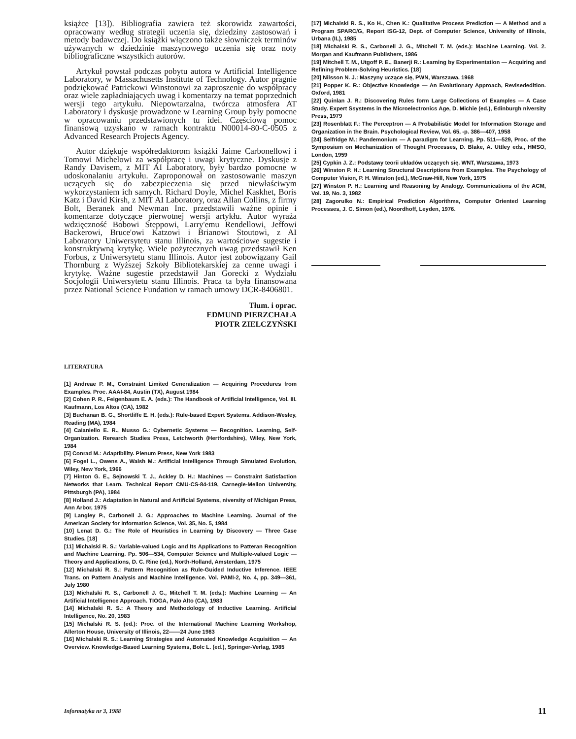książce [13]). Bibliografia zawiera też skorowidz zawartości, opracowany według strategii uczenia się, dziedziny zastosowań i metody badawczej. Do książki włączono także słowniczek terminów używanych w dziedzinie maszynowego uczenia się oraz noty bibliograficzne wszystkich autorów.
Artykuł powstał podczas pobytu autora w Artificial Intelligence Laboratory, w Massachusetts Institute of Technology. Autor pragnie podziękować Patrickowi Winstonowi za zaproszenie do współpracy oraz wiele zapładniających uwag i komentarzy na temat poprzednich wersji tego artykułu. Niepowtarzalna, twórcza atmosfera AT Laboratory i dyskusje prowadzone w Learning Group były pomocne w opracowaniu przedstawionych tu idei. Częściową pomoc finansową uzyskano w ramach kontraktu N00014-80-C-0505 z Advanced Research Projects Agency.
Autor dziękuje współredaktorom książki Jaime Carbonellowi i Tomowi Michelowi za współpracę i uwagi krytyczne. Dyskusje z Randy Davisem, z MIT AI Laboratory, były bardzo pomocne w udoskonalaniu artykułu. Zaproponował on zastosowanie maszyn uczących się do zabezpieczenia się przed niewłaściwym wykorzystaniem ich samych. Richard Doyle, Michel Kaskhet, Boris Katz i David Kirsh, z MIT AI Laboratory, oraz Allan Collins, z firmy Bolt, Beranek and Newman Inc. przedstawili ważne opinie i komentarze dotyczące pierwotnej wersji artykłu. Autor wyraża wdzięczność Bobowi Steppowi, Larry'emu Rendellowi, Jeffowi Backerowi, Bruce'owi Katzowi i Brianowi Stoutowi, z AI Laboratory Uniwersytetu stanu Illinois, za wartościowe sugestie i konstruktywną krytykę. Wiele pożytecznych uwag przedstawił Ken Forbus, z Uniwersytetu stanu Illinois. Autor jest zobowiązany Gail Thornburg z Wyższej Szkoły Bibliotekarskiej za cenne uwagi i krytykę. Ważne sugestie przedstawił Jan Gorecki z Wydziału Socjologii Uniwersytetu stanu Illinois. Praca ta była finansowana przez National Science Fundation w ramach umowy DCR-8406801.
Tłum. i oprac.
EDMUND PIERZCHAŁA
PIOTR ZIELCZYŃSKI
LITERATURA
[1] Andreae P. M., Constraint Limited Generalization — Acquiring Procedures from Examples. Proc. AAAI-84, Austin (TX), August 1984
[2] Cohen P. R., Feigenbaum E. A. (eds.): The Handbook of Artificial Intelligence, Vol. III. Kaufmann, Los Altos (CA), 1982
[3] Buchanan B. G., Shortliffe E. H. (eds.): Rule-based Expert Systems. Addison-Wesley, Reading (MA), 1984
[4] Caianiello E. R., Musso G.: Cybernetic Systems — Recognition. Learning, Self-Organization. Rerearch Studies Press, Letchworth (Hertfordshire), Wiley, New York, 1984
[5] Conrad M.: Adaptibility. Plenum Press, New York 1983
[6] Fogel L., Owens A., Walsh M.: Artificial Intelligence Through Simulated Evolution, Wiley, New York, 1966
[7] Hinton G. E., Sejnowski T. J., Ackley D. H.: Machines — Constraint Satisfaction Networks that Learn. Technical Report CMU-CS-84-119, Carnegie-Mellon University, Pittsburgh (PA), 1984
[8] Holland J.: Adaptation in Natural and Artificial Systems, niversity of Michigan Press, Ann Arbor, 1975
[9] Langley P., Carbonell J. G.: Approaches to Machine Learning. Journal of the American Society for Information Science, Vol. 35, No. 5, 1984
[10] Lenat D. G.: The Role of Heuristics in Learning by Discovery — Three Case Studies. [18]
[11] Michalski R. S.: Variable-valued Logic and Its Applications to Patteran Recognition and Machine Learning. Pp. 506—534, Computer Science and Multiple-valued Logic — Theory and Applications, D. C. Rine (ed.), North-Holland, Amsterdam, 1975
[12] Michalski R. S.: Pattern Recognition as Rule-Guided Inductive Inference. IEEE Trans. on Pattern Analysis and Machine Intelligence. Vol. PAMI-2, No. 4, pp. 349—361, July 1980
[13] Michalski R. S., Carbonell J. G., Mitchell T. M. (eds.): Machine Learning — An Artificial Intelligence Approach. TIOGA, Palo Alto (CA), 1983
[14] Michalski R. S.: A Theory and Methodology of Inductive Learning. Artificial Intelligence, No. 20, 1983
[15] Michalski R. S. (ed.): Proc. of the International Machine Learning Workshop, Allerton House, University of Illinois, 22——24 June 1983
[16] Michalski R. S.: Learning Strategies and Automated Knowledge Acquisition — An Overview. Knowledge-Based Learning Systems, Bolc L. (ed.), Springer-Verlag, 1985
[17] Michalski R. S., Ko H., Chen K.: Qualitative Process Prediction — A Method and a Program SPARC/G, Report ISG-12, Dept. of Computer Science, University of Illinois, Urbana (IL), 1985
[18] Michalski R. S., Carbonell J. G., Mitchell T. M. (eds.): Machine Learning. Vol. 2. Morgan and Kaufmann Publishers, 1986
[19] Mitchell T. M., Utgoff P. E., Banerji R.: Learning by Experimentation — Acquiring and Refining Problem-Solving Heuristics. [18]
[20] Nilsson N. J.: Maszyny uczące się, PWN, Warszawa, 1968
[21] Popper K. R.: Objective Knowledge — An Evolutionary Approach, Revisededition. Oxford, 1981
[22] Quinlan J. R.: Discovering Rules form Large Collections of Examples — A Case Study. Expert Ssystems in the Microelectronics Age, D. Michie (ed.), Edinburgh niversity Press, 1979
[23] Rosenblatt F.: The Perceptron — A Probabilistic Model for Information Storage and Organization in the Brain. Psychological Review, Vol. 65, -p. 386—407, 1958
[24] Selfridge M.: Pandemonium — A paradigm for Learning. Pp. 511—529, Proc. of the Symposium on Mechanization of Thought Processes, D. Blake, A. Uttley eds., HMSO, London, 1959
[25] Cypkin J. Z.: Podstawy teorii układów uczących się. WNT, Warszawa, 1973
[26] Winston P. H.: Learning Structural Descriptions from Examples. The Psychology of Computer Vision, P. H. Winston (ed.), McGraw-Hill, New York, 1975
[27] Winston P. H.: Learning and Reasoning by Analogy. Communications of the ACM, Vol. 19, No. 3, 1982
[28] Zagorulko N.: Empirical Prediction Algorithms, Computer Oriented Learning Processes, J. C. Simon (ed.), Noordhoff, Leyden, 1976.
Informatyka nr 3, 1988 11